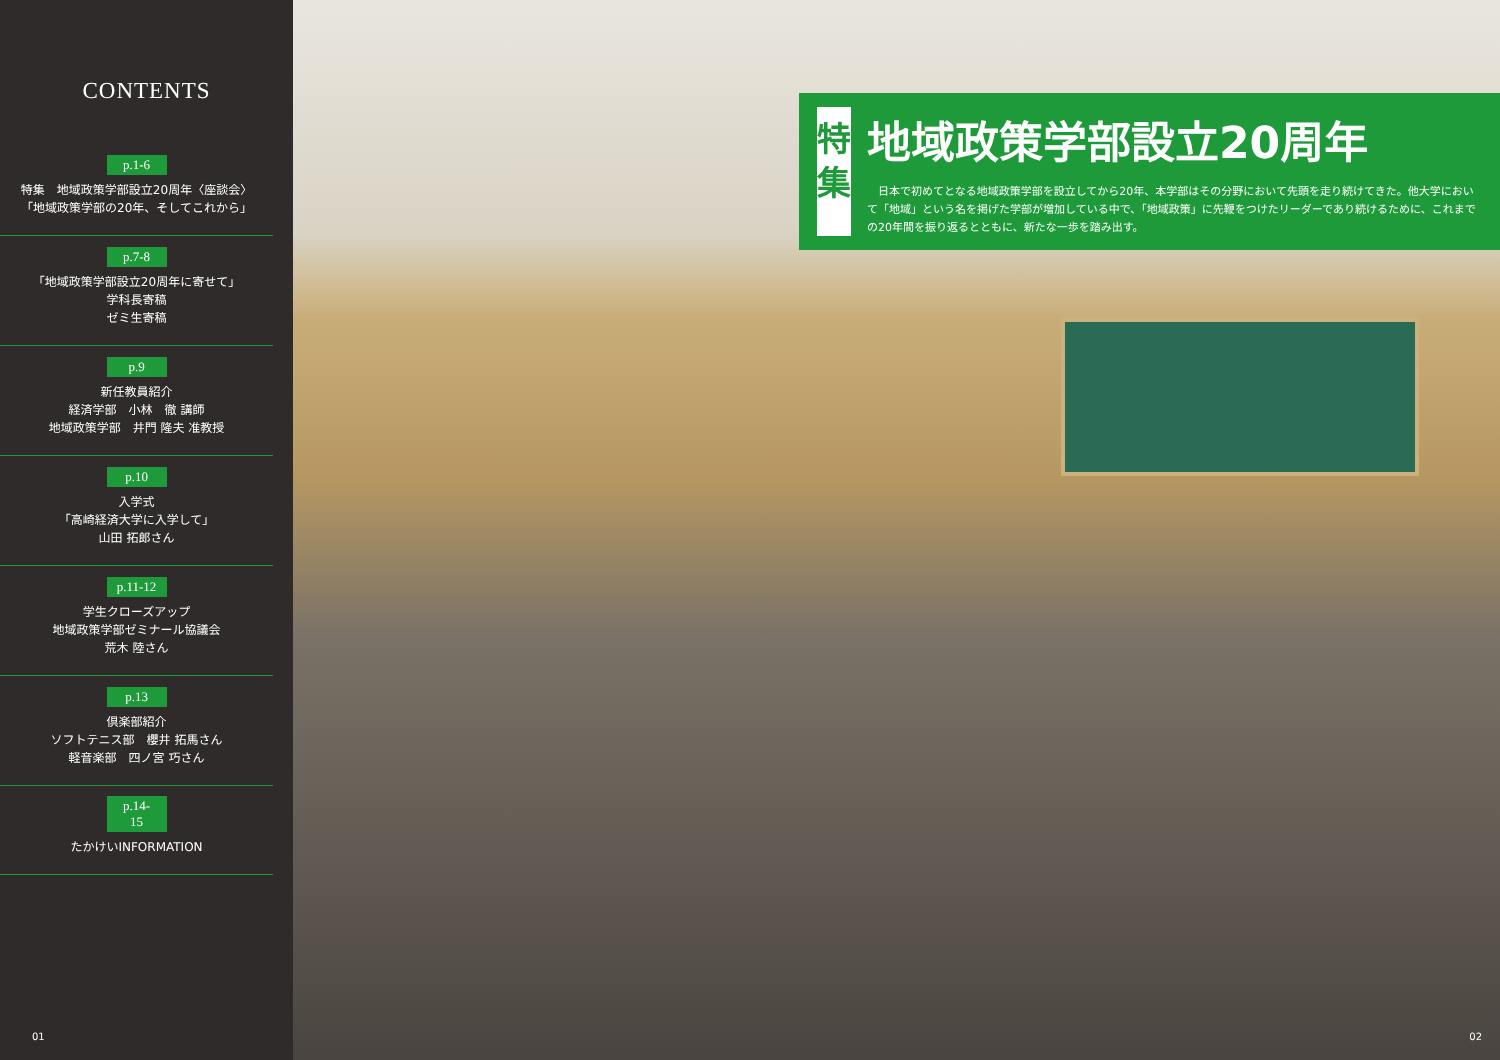CONTENTS
p.1-6
特集　地域政策学部設立20周年〈座談会〉
「地域政策学部の20年、そしてこれから」
p.7-8
「地域政策学部設立20周年に寄せて」
学科長寄稿
ゼミ生寄稿
p.9
新任教員紹介
経済学部　小林　徹 講師
地域政策学部　井門 隆夫 准教授
p.10
入学式
「高崎経済大学に入学して」
山田 拓郎さん
p.11-12
学生クローズアップ
地域政策学部ゼミナール協議会
荒木 陸さん
p.13
倶楽部紹介
ソフトテニス部　櫻井 拓馬さん
軽音楽部　四ノ宮 巧さん
p.14-15
たかけいINFORMATION
01
特
集
地域政策学部設立20周年
　日本で初めてとなる地域政策学部を設立してから20年、本学部はその分野において先頭を走り続けてきた。他大学において「地域」という名を掲げた学部が増加している中で、「地域政策」に先鞭をつけたリーダーであり続けるために、これまでの20年間を振り返るとともに、新たな一歩を踏み出す。
02